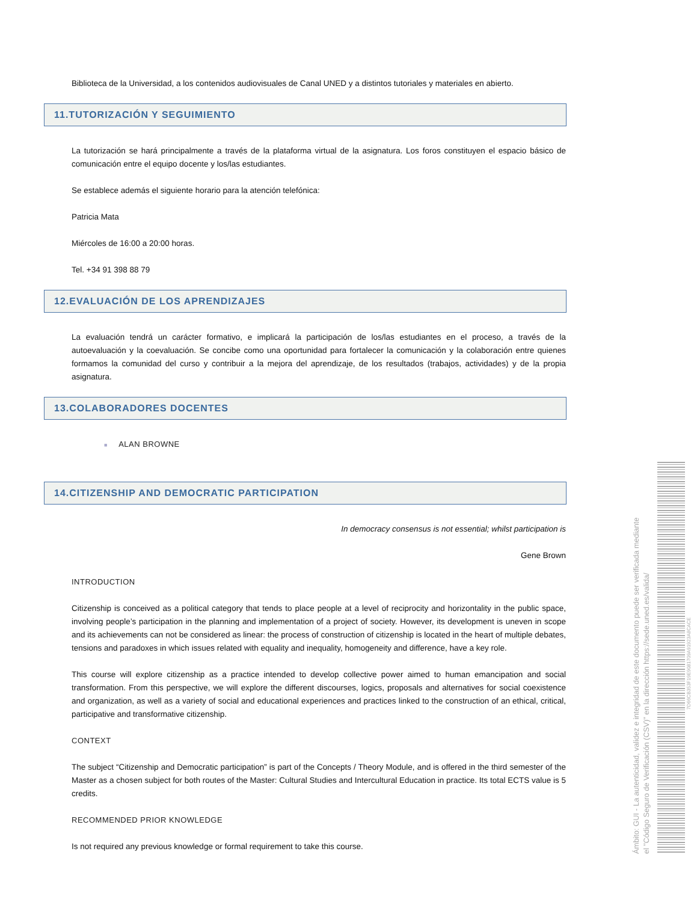Biblioteca de la Universidad, a los contenidos audiovisuales de Canal UNED y a distintos tutoriales y materiales en abierto.
11.TUTORIZACIÓN Y SEGUIMIENTO
La tutorización se hará principalmente a través de la plataforma virtual de la asignatura. Los foros constituyen el espacio básico de comunicación entre el equipo docente y los/las estudiantes.
Se establece además el siguiente horario para la atención telefónica:
Patricia Mata
Miércoles de 16:00 a 20:00 horas.
Tel. +34 91 398 88 79
12.EVALUACIÓN DE LOS APRENDIZAJES
La evaluación tendrá un carácter formativo, e implicará la participación de los/las estudiantes en el proceso, a través de la autoevaluación y la coevaluación. Se concibe como una oportunidad para fortalecer la comunicación y la colaboración entre quienes formamos la comunidad del curso y contribuir a la mejora del aprendizaje, de los resultados (trabajos, actividades) y de la propia asignatura.
13.COLABORADORES DOCENTES
■ ALAN BROWNE
14.CITIZENSHIP AND DEMOCRATIC PARTICIPATION
In democracy consensus is not essential; whilst participation is
Gene Brown
INTRODUCTION
Citizenship is conceived as a political category that tends to place people at a level of reciprocity and horizontality in the public space, involving people’s participation in the planning and implementation of a project of society. However, its development is uneven in scope and its achievements can not be considered as linear: the process of construction of citizenship is located in the heart of multiple debates, tensions and paradoxes in which issues related with equality and inequality, homogeneity and difference, have a key role.
This course will explore citizenship as a practice intended to develop collective power aimed to human emancipation and social transformation. From this perspective, we will explore the different discourses, logics, proposals and alternatives for social coexistence and organization, as well as a variety of social and educational experiences and practices linked to the construction of an ethical, critical, participative and transformative citizenship.
CONTEXT
The subject “Citizenship and Democratic participation” is part of the Concepts / Theory Module, and is offered in the third semester of the Master as a chosen subject for both routes of the Master: Cultural Studies and Intercultural Education in practice. Its total ECTS value is 5 credits.
RECOMMENDED PRIOR KNOWLEDGE
Is not required any previous knowledge or formal requirement to take this course.
Ámbito: GUI - La autenticidad, validez e integridad de este documento puede ser verificada mediante
el "Código Seguro de Verificación (CSV)" en la dirección https://sede.uned.es/valida/
7D66CB353F19E9081709A91923A8CACE